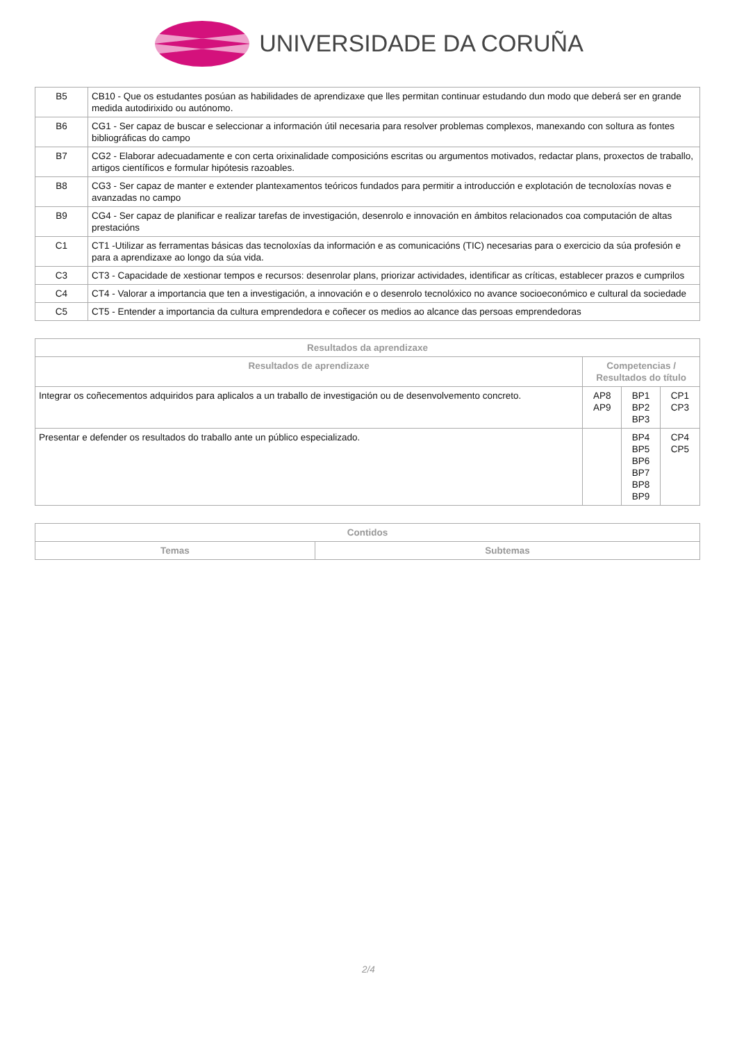UNIVERSIDADE DA CORUÑA
| B5 | CB10 - Que os estudantes posúan as habilidades de aprendizaxe que lles permitan continuar estudando dun modo que deberá ser en grande medida autodirixido ou autónomo. |
| B6 | CG1 - Ser capaz de buscar e seleccionar a información útil necesaria para resolver problemas complexos, manexando con soltura as fontes bibliográficas do campo |
| B7 | CG2 - Elaborar adecuadamente e con certa orixinalidade composicións escritas ou argumentos motivados, redactar plans, proxectos de traballo, artigos científicos e formular hipótesis razoables. |
| B8 | CG3 - Ser capaz de manter e extender plantexamentos teóricos fundados para permitir a introducción e explotación de tecnoloxías novas e avanzadas no campo |
| B9 | CG4 - Ser capaz de planificar e realizar tarefas de investigación, desenrolo e innovación en ámbitos relacionados coa computación de altas prestacións |
| C1 | CT1 -Utilizar as ferramentas básicas das tecnoloxías da información e as comunicacións (TIC) necesarias para o exercicio da súa profesión e para a aprendizaxe ao longo da súa vida. |
| C3 | CT3 - Capacidade de xestionar tempos e recursos: desenrolar plans, priorizar actividades, identificar as críticas, establecer prazos e cumprilos |
| C4 | CT4 - Valorar a importancia que ten a investigación, a innovación e o desenrolo tecnolóxico no avance socioeconómico e cultural da sociedade |
| C5 | CT5 - Entender a importancia da cultura emprendedora e coñecer os medios ao alcance das persoas emprendedoras |
| Resultados da aprendizaxe | | | |
| --- | --- | --- | --- |
| Resultados de aprendizaxe | Competencias / Resultados do título | | |
| Integrar os coñecementos adquiridos para aplicalos a un traballo de investigación ou de desenvolvemento concreto. | AP8 AP9 | BP1 BP2 BP3 | CP1 CP3 |
| Presentar e defender os resultados do traballo ante un público especializado. | | BP4 BP5 BP6 BP7 BP8 BP9 | CP4 CP5 |
| Contidos | |
| --- | --- |
| Temas | Subtemas |
2/4